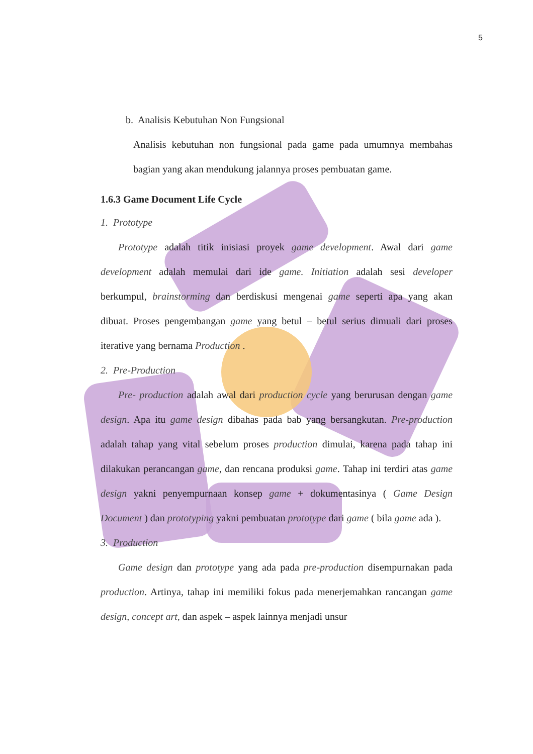5
b. Analisis Kebutuhan Non Fungsional
Analisis kebutuhan non fungsional pada game pada umumnya membahas bagian yang akan mendukung jalannya proses pembuatan game.
1.6.3 Game Document Life Cycle
1. Prototype
Prototype adalah titik inisiasi proyek game development. Awal dari game development adalah memulai dari ide game. Initiation adalah sesi developer berkumpul, brainstorming dan berdiskusi mengenai game seperti apa yang akan dibuat. Proses pengembangan game yang betul – betul serius dimuali dari proses iterative yang bernama Production .
2. Pre-Production
Pre- production adalah awal dari production cycle yang berurusan dengan game design. Apa itu game design dibahas pada bab yang bersangkutan. Pre-production adalah tahap yang vital sebelum proses production dimulai, karena pada tahap ini dilakukan perancangan game, dan rencana produksi game. Tahap ini terdiri atas game design yakni penyempurnaan konsep game + dokumentasinya ( Game Design Document ) dan prototyping yakni pembuatan prototype dari game ( bila game ada ).
3. Production
Game design dan prototype yang ada pada pre-production disempurnakan pada production. Artinya, tahap ini memiliki fokus pada menerjemahkan rancangan game design, concept art, dan aspek – aspek lainnya menjadi unsur